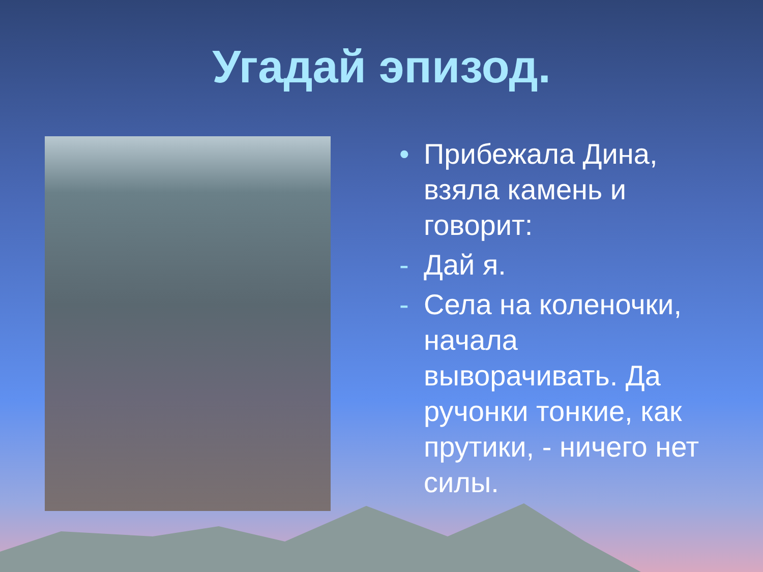Угадай эпизод.
• Прибежала Дина, взяла камень и говорит:
- Дай я.
- Села на коленочки, начала выворачивать. Да ручонки тонкие, как прутики, - ничего нет силы.